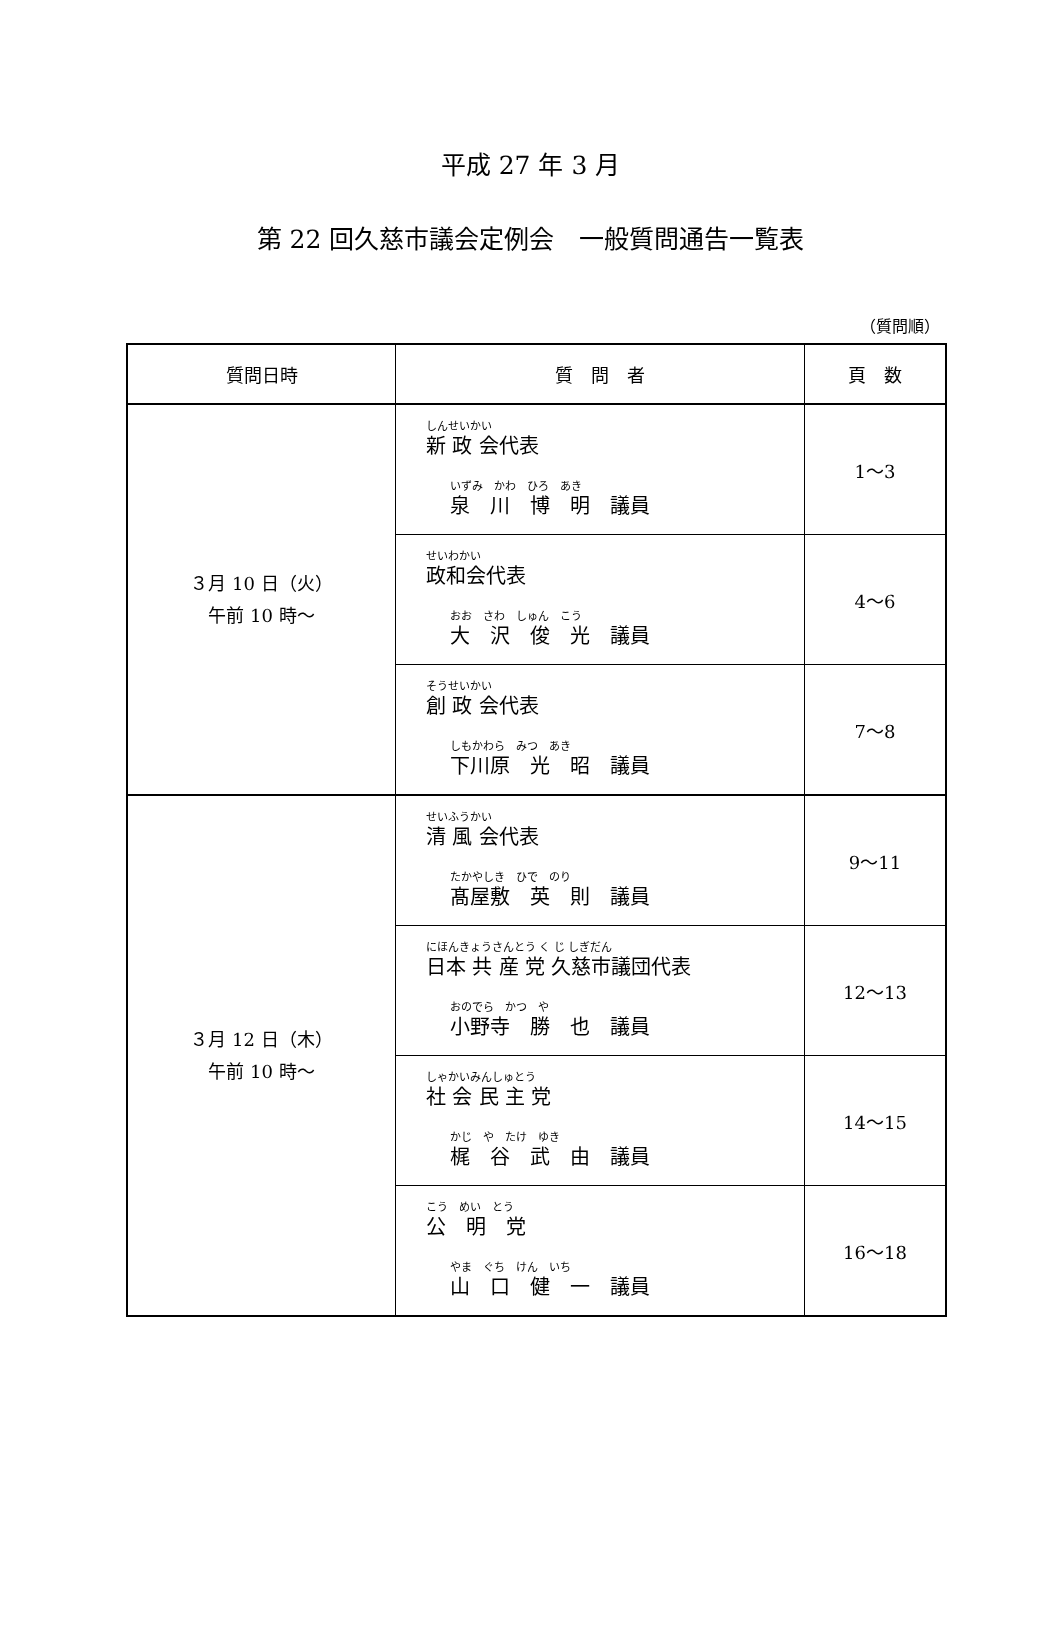平成 27 年 3 月
第 22 回久慈市議会定例会　一般質問通告一覧表
（質問順）
| 質問日時 | 質 問 者 | 頁 数 |
| --- | --- | --- |
| ３月 10 日（火） 午前 10 時～ | しんせいかい 新 政 会代表 いずみ かわ ひろ あき 泉 川 博 明 議員 | 1～3 |
| | せいわかい 政和会代表 おお さわ しゅん こう 大 沢 俊 光 議員 | 4～6 |
| | そうせいかい 創 政 会代表 しもかわら みつ あき 下川原 光 昭 議員 | 7～8 |
| ３月 12 日（木） 午前 10 時～ | せいふうかい 清 風 会代表 たかやしき ひで のり 髙屋敷 英 則 議員 | 9～11 |
| | にほんきょうさんとう く じ しぎだん 日本 共 産 党 久慈市議団代表 おのでら かつ や 小野寺 勝 也 議員 | 12～13 |
| | しゃかいみんしゅとう 社 会 民 主 党 かじ や たけ ゆき 梶 谷 武 由 議員 | 14～15 |
| | こう めい とう 公 明 党 やま ぐち けん いち 山 口 健 一 議員 | 16～18 |